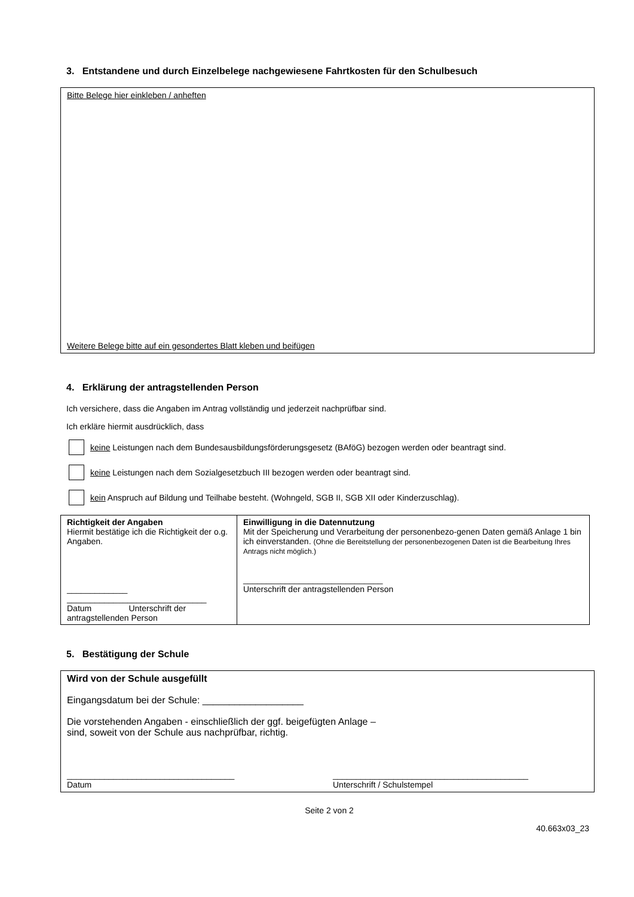3. Entstandene und durch Einzelbelege nachgewiesene Fahrtkosten für den Schulbesuch
Bitte Belege hier einkleben / anheften
Weitere Belege bitte auf ein gesondertes Blatt kleben und beifügen
4. Erklärung der antragstellenden Person
Ich versichere, dass die Angaben im Antrag vollständig und jederzeit nachprüfbar sind.
Ich erkläre hiermit ausdrücklich, dass
keine Leistungen nach dem Bundesausbildungsförderungsgesetz (BAföG) bezogen werden oder beantragt sind.
keine Leistungen nach dem Sozialgesetzbuch III bezogen werden oder beantragt sind.
kein Anspruch auf Bildung und Teilhabe besteht. (Wohngeld, SGB II, SGB XII oder Kinderzuschlag).
| Richtigkeit der Angaben Hiermit bestätige ich die Richtigkeit der o.g. Angaben. _____________ ______________________________ Datum Unterschrift der antragstellenden Person | Einwilligung in die Datennutzung Mit der Speicherung und Verarbeitung der personenbezo-genen Daten gemäß Anlage 1 bin ich einverstanden. (Ohne die Bereitstellung der personenbezogenen Daten ist die Bearbeitung Ihres Antrags nicht möglich.) ______________________________ Unterschrift der antragstellenden Person |
5. Bestätigung der Schule
Wird von der Schule ausgefüllt
Eingangsdatum bei der Schule: ___________________
Die vorstehenden Angaben - einschließlich der ggf. beigefügten Anlage –
sind, soweit von der Schule aus nachprüfbar, richtig.
____________________________________
Datum
__________________________________________
Unterschrift / Schulstempel
Seite 2 von 2
40.663x03_23